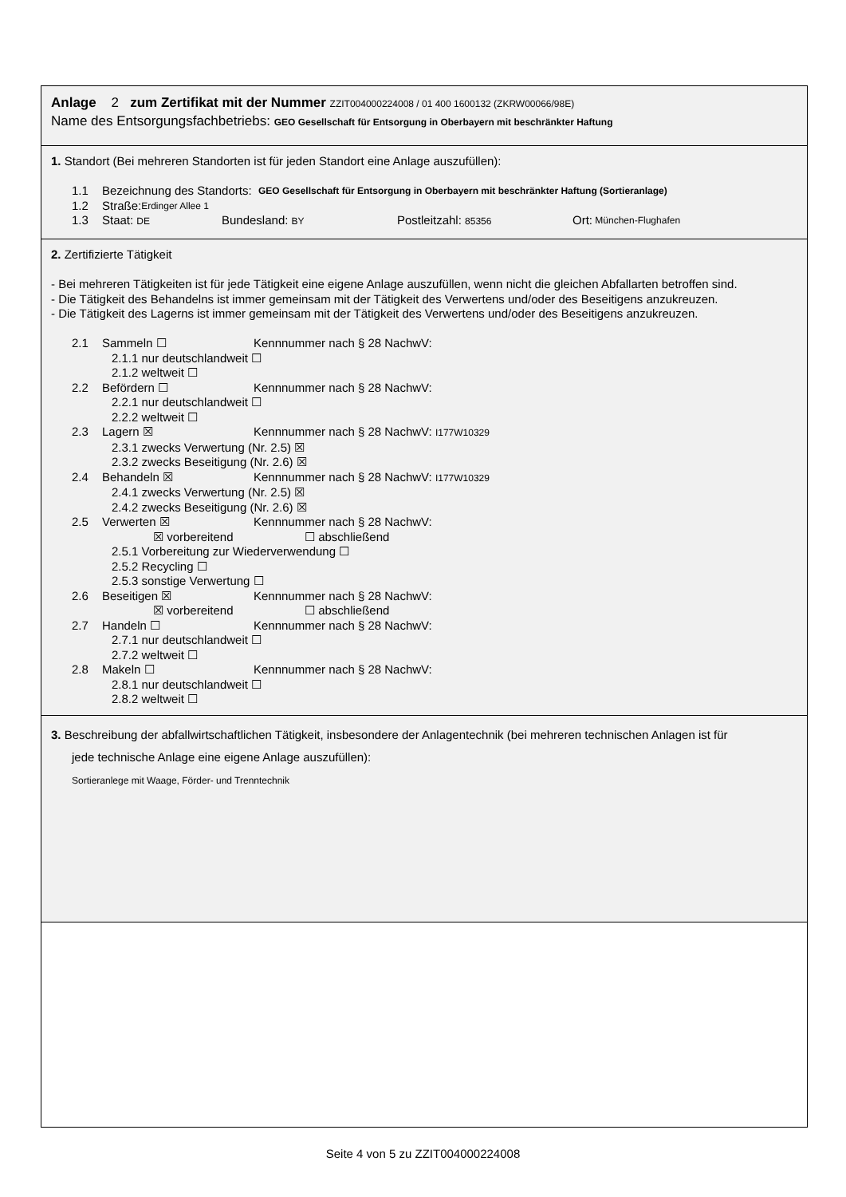Anlage 2 zum Zertifikat mit der Nummer ZZIT004000224008 / 01 400 1600132 (ZKRW00066/98E)
Name des Entsorgungsfachbetriebs: GEO Gesellschaft für Entsorgung in Oberbayern mit beschränkter Haftung
1. Standort (Bei mehreren Standorten ist für jeden Standort eine Anlage auszufüllen):
1.1 Bezeichnung des Standorts: GEO Gesellschaft für Entsorgung in Oberbayern mit beschränkter Haftung (Sortieranlage)
1.2 Straße: Erdinger Allee 1
1.3 Staat: DE Bundesland: BY Postleitzahl: 85356 Ort: München-Flughafen
2. Zertifizierte Tätigkeit
- Bei mehreren Tätigkeiten ist für jede Tätigkeit eine eigene Anlage auszufüllen, wenn nicht die gleichen Abfallarten betroffen sind.
- Die Tätigkeit des Behandelns ist immer gemeinsam mit der Tätigkeit des Verwertens und/oder des Beseitigens anzukreuzen.
- Die Tätigkeit des Lagerns ist immer gemeinsam mit der Tätigkeit des Verwertens und/oder des Beseitigens anzukreuzen.
2.1 Sammeln ☐ Kennnummer nach § 28 NachwV:
2.1.1 nur deutschlandweit ☐
2.1.2 weltweit ☐
2.2 Befördern ☐ Kennnummer nach § 28 NachwV:
2.2.1 nur deutschlandweit ☐
2.2.2 weltweit ☐
2.3 Lagern ☒ Kennnummer nach § 28 NachwV: I177W10329
2.3.1 zwecks Verwertung (Nr. 2.5) ☒
2.3.2 zwecks Beseitigung (Nr. 2.6) ☒
2.4 Behandeln ☒ Kennnummer nach § 28 NachwV: I177W10329
2.4.1 zwecks Verwertung (Nr. 2.5) ☒
2.4.2 zwecks Beseitigung (Nr. 2.6) ☒
2.5 Verwerten ☒ Kennnummer nach § 28 NachwV:
☒ vorbereitend ☐ abschließend
2.5.1 Vorbereitung zur Wiederverwendung ☐
2.5.2 Recycling ☐
2.5.3 sonstige Verwertung ☐
2.6 Beseitigen ☒ Kennnummer nach § 28 NachwV:
☒ vorbereitend ☐ abschließend
2.7 Handeln ☐ Kennnummer nach § 28 NachwV:
2.7.1 nur deutschlandweit ☐
2.7.2 weltweit ☐
2.8 Makeln ☐ Kennnummer nach § 28 NachwV:
2.8.1 nur deutschlandweit ☐
2.8.2 weltweit ☐
3. Beschreibung der abfallwirtschaftlichen Tätigkeit, insbesondere der Anlagentechnik (bei mehreren technischen Anlagen ist für
jede technische Anlage eine eigene Anlage auszufüllen):
Sortieranlege mit Waage, Förder- und Trenntechnik
Seite 4 von 5 zu ZZIT004000224008